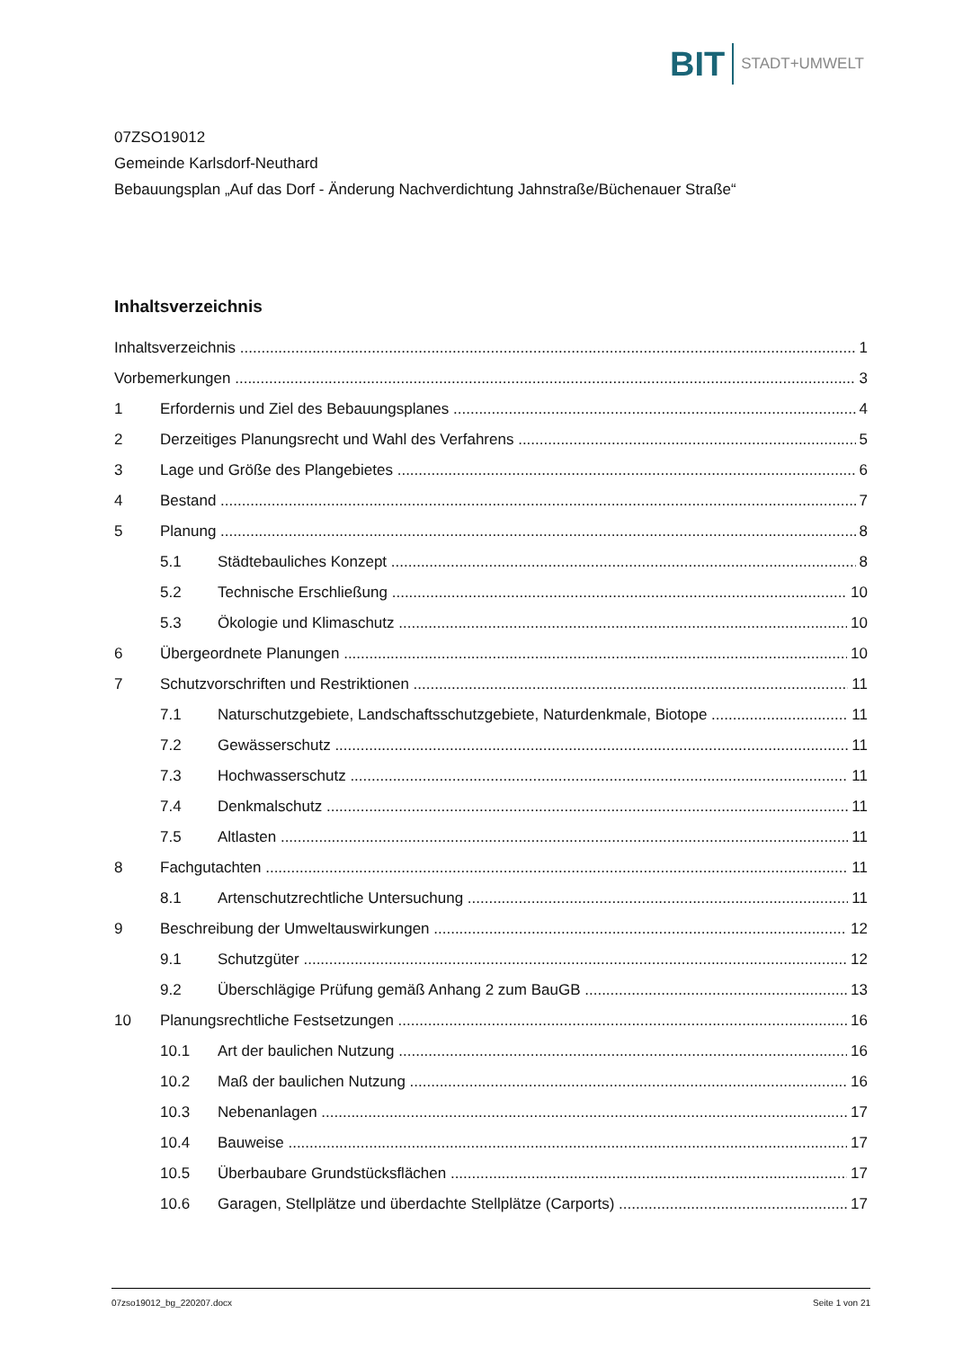BIT STADT+UMWELT
07ZSO19012
Gemeinde Karlsdorf-Neuthard
Bebauungsplan „Auf das Dorf - Änderung Nachverdichtung Jahnstraße/Büchenauer Straße“
Inhaltsverzeichnis
Inhaltsverzeichnis 1
Vorbemerkungen 3
1 Erfordernis und Ziel des Bebauungsplanes 4
2 Derzeitiges Planungsrecht und Wahl des Verfahrens 5
3 Lage und Größe des Plangebietes 6
4 Bestand 7
5 Planung 8
5.1 Städtebauliches Konzept 8
5.2 Technische Erschließung 10
5.3 Ökologie und Klimaschutz 10
6 Übergeordnete Planungen 10
7 Schutzvorschriften und Restriktionen 11
7.1 Naturschutzgebiete, Landschaftsschutzgebiete, Naturdenkmale, Biotope 11
7.2 Gewässerschutz 11
7.3 Hochwasserschutz 11
7.4 Denkmalschutz 11
7.5 Altlasten 11
8 Fachgutachten 11
8.1 Artenschutzrechtliche Untersuchung 11
9 Beschreibung der Umweltauswirkungen 12
9.1 Schutzgüter 12
9.2 Überschlägige Prüfung gemäß Anhang 2 zum BauGB 13
10 Planungsrechtliche Festsetzungen 16
10.1 Art der baulichen Nutzung 16
10.2 Maß der baulichen Nutzung 16
10.3 Nebenanlagen 17
10.4 Bauweise 17
10.5 Überbaubare Grundstücksflächen 17
10.6 Garagen, Stellplätze und überdachte Stellplätze (Carports) 17
07zso19012_bg_220207.docx Seite 1 von 21